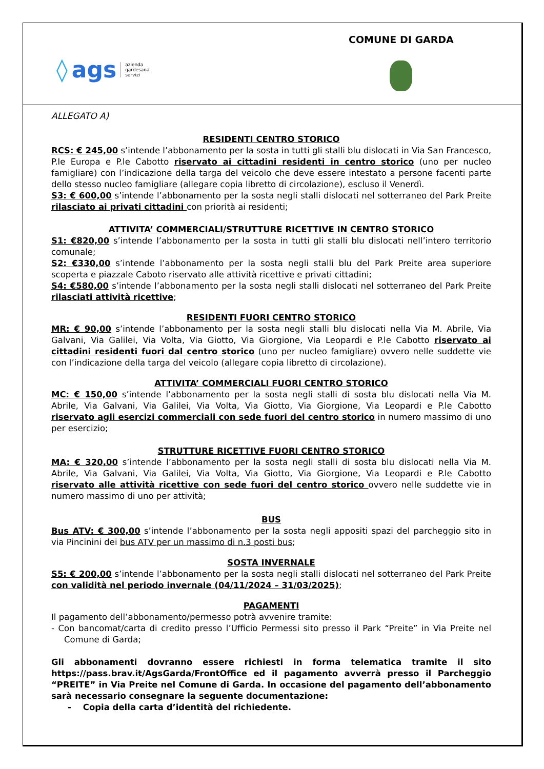◊ ags azienda
gardesana
servizi
COMUNE DI GARDA
ALLEGATO A)
RESIDENTI CENTRO STORICO
RCS: € 245,00 s’intende l’abbonamento per la sosta in tutti gli stalli blu dislocati in Via San Francesco, P.le Europa e P.le Cabotto riservato ai cittadini residenti in centro storico (uno per nucleo famigliare) con l’indicazione della targa del veicolo che deve essere intestato a persone facenti parte dello stesso nucleo famigliare (allegare copia libretto di circolazione), escluso il Venerdì.
S3: € 600,00 s’intende l’abbonamento per la sosta negli stalli dislocati nel sotterraneo del Park Preite rilasciato ai privati cittadini con priorità ai residenti;
ATTIVITA’ COMMERCIALI/STRUTTURE RICETTIVE IN CENTRO STORICO
S1: €820,00 s’intende l’abbonamento per la sosta in tutti gli stalli blu dislocati nell’intero territorio comunale;
S2: €330,00 s’intende l’abbonamento per la sosta negli stalli blu del Park Preite area superiore scoperta e piazzale Caboto riservato alle attività ricettive e privati cittadini;
S4: €580,00 s’intende l’abbonamento per la sosta negli stalli dislocati nel sotterraneo del Park Preite rilasciati attività ricettive;
RESIDENTI FUORI CENTRO STORICO
MR: € 90,00 s’intende l’abbonamento per la sosta negli stalli blu dislocati nella Via M. Abrile, Via Galvani, Via Galilei, Via Volta, Via Giotto, Via Giorgione, Via Leopardi e P.le Cabotto riservato ai cittadini residenti fuori dal centro storico (uno per nucleo famigliare) ovvero nelle suddette vie con l’indicazione della targa del veicolo (allegare copia libretto di circolazione).
ATTIVITA’ COMMERCIALI FUORI CENTRO STORICO
MC: € 150,00 s’intende l’abbonamento per la sosta negli stalli di sosta blu dislocati nella Via M. Abrile, Via Galvani, Via Galilei, Via Volta, Via Giotto, Via Giorgione, Via Leopardi e P.le Cabotto riservato agli esercizi commerciali con sede fuori del centro storico in numero massimo di uno per esercizio;
STRUTTURE RICETTIVE FUORI CENTRO STORICO
MA: € 320,00 s’intende l’abbonamento per la sosta negli stalli di sosta blu dislocati nella Via M. Abrile, Via Galvani, Via Galilei, Via Volta, Via Giotto, Via Giorgione, Via Leopardi e P.le Cabotto riservato alle attività ricettive con sede fuori del centro storico ovvero nelle suddette vie in numero massimo di uno per attività;
BUS
Bus ATV: € 300,00 s’intende l’abbonamento per la sosta negli appositi spazi del parcheggio sito in via Pincinini dei bus ATV per un massimo di n.3 posti bus;
SOSTA INVERNALE
S5: € 200,00 s’intende l’abbonamento per la sosta negli stalli dislocati nel sotterraneo del Park Preite con validità nel periodo invernale (04/11/2024 – 31/03/2025);
PAGAMENTI
Il pagamento dell’abbonamento/permesso potrà avvenire tramite:
- Con bancomat/carta di credito presso l’Ufficio Permessi sito presso il Park “Preite” in Via Preite nel Comune di Garda;
Gli abbonamenti dovranno essere richiesti in forma telematica tramite il sito https://pass.brav.it/AgsGarda/FrontOffice ed il pagamento avverrà presso il Parcheggio “PREITE” in Via Preite nel Comune di Garda. In occasione del pagamento dell’abbonamento sarà necessario consegnare la seguente documentazione:
- Copia della carta d’identità del richiedente.